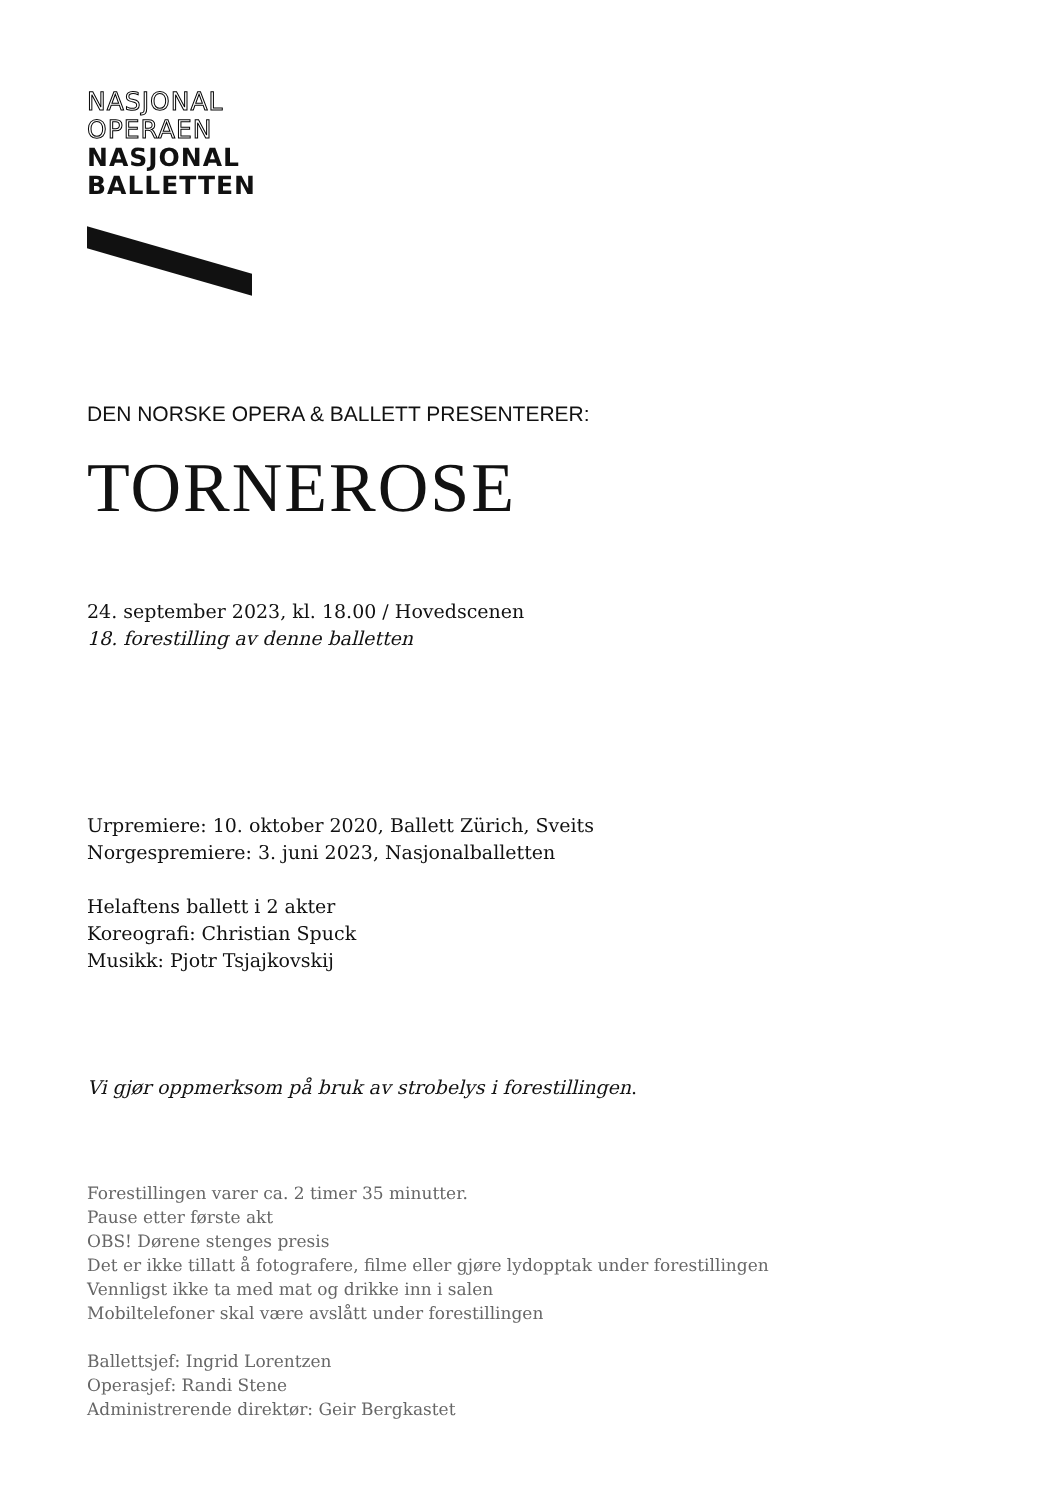NASJONAL
OPERAEN
NASJONAL
BALLETTEN
DEN NORSKE OPERA & BALLETT PRESENTERER:
TORNEROSE
24. september 2023, kl. 18.00 / Hovedscenen
18. forestilling av denne balletten
Urpremiere: 10. oktober 2020, Ballett Zürich, Sveits
Norgespremiere: 3. juni 2023, Nasjonalballetten
Helaftens ballett i 2 akter
Koreografi: Christian Spuck
Musikk: Pjotr Tsjajkovskij
Vi gjør oppmerksom på bruk av strobelys i forestillingen.
Forestillingen varer ca. 2 timer 35 minutter.
Pause etter første akt
OBS! Dørene stenges presis
Det er ikke tillatt å fotografere, filme eller gjøre lydopptak under forestillingen
Vennligst ikke ta med mat og drikke inn i salen
Mobiltelefoner skal være avslått under forestillingen
Ballettsjef: Ingrid Lorentzen
Operasjef: Randi Stene
Administrerende direktør: Geir Bergkastet